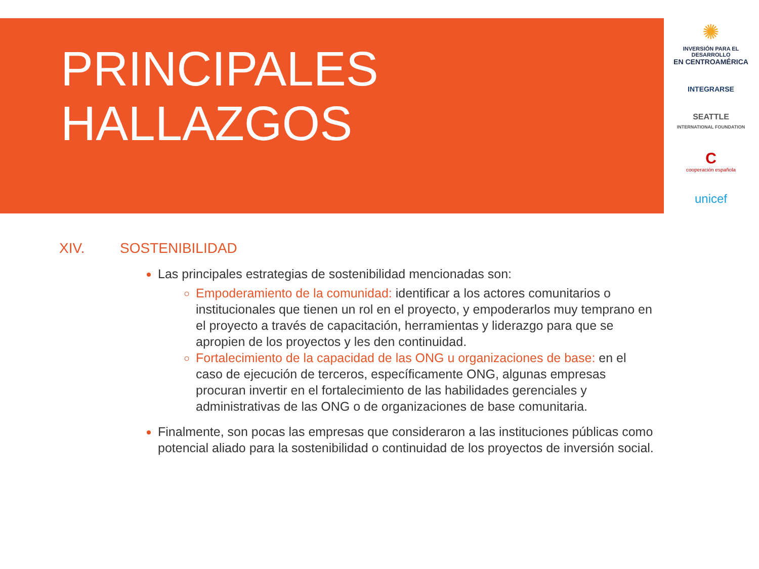PRINCIPALES
HALLAZGOS
✺
INVERSIÓN PARA EL DESARROLLO
EN CENTROAMÉRICA
INTEGRARSE
SEATTLE
INTERNATIONAL FOUNDATION
C
cooperación española
unicef
XIV. SOSTENIBILIDAD
Las principales estrategias de sostenibilidad mencionadas son:
Empoderamiento de la comunidad: identificar a los actores comunitarios o institucionales que tienen un rol en el proyecto, y empoderarlos muy temprano en el proyecto a través de capacitación, herramientas y liderazgo para que se apropien de los proyectos y les den continuidad.
Fortalecimiento de la capacidad de las ONG u organizaciones de base: en el caso de ejecución de terceros, específicamente ONG, algunas empresas procuran invertir en el fortalecimiento de las habilidades gerenciales y administrativas de las ONG o de organizaciones de base comunitaria.
Finalmente, son pocas las empresas que consideraron a las instituciones públicas como potencial aliado para la sostenibilidad o continuidad de los proyectos de inversión social.